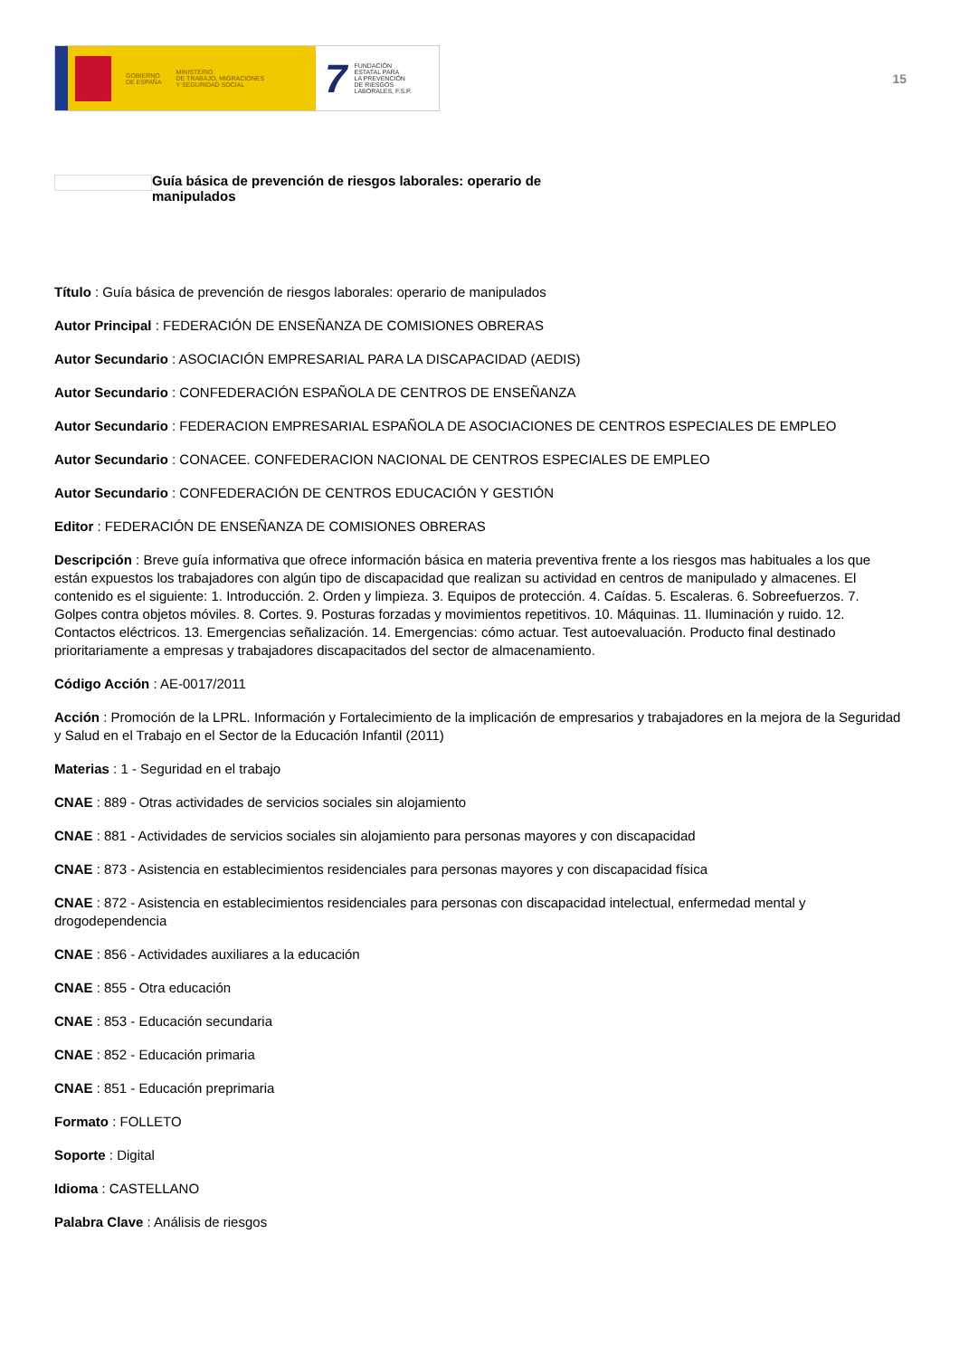GOBIERNO
DE ESPAÑA MINISTERIO
DE TRABAJO, MIGRACIONES
Y SEGURIDAD SOCIAL
7 FUNDACIÓN
ESTATAL PARA
LA PREVENCIÓN
DE RIESGOS
LABORALES, F.S.P.
15
Guía básica de prevención de riesgos laborales: operario de manipulados
Título : Guía básica de prevención de riesgos laborales: operario de manipulados
Autor Principal : FEDERACIÓN DE ENSEÑANZA DE COMISIONES OBRERAS
Autor Secundario : ASOCIACIÓN EMPRESARIAL PARA LA DISCAPACIDAD (AEDIS)
Autor Secundario : CONFEDERACIÓN ESPAÑOLA DE CENTROS DE ENSEÑANZA
Autor Secundario : FEDERACION EMPRESARIAL ESPAÑOLA DE ASOCIACIONES DE CENTROS ESPECIALES DE EMPLEO
Autor Secundario : CONACEE. CONFEDERACION NACIONAL DE CENTROS ESPECIALES DE EMPLEO
Autor Secundario : CONFEDERACIÓN DE CENTROS EDUCACIÓN Y GESTIÓN
Editor : FEDERACIÓN DE ENSEÑANZA DE COMISIONES OBRERAS
Descripción : Breve guía informativa que ofrece información básica en materia preventiva frente a los riesgos mas habituales a los que están expuestos los trabajadores con algún tipo de discapacidad que realizan su actividad en centros de manipulado y almacenes. El contenido es el siguiente: 1. Introducción. 2. Orden y limpieza. 3. Equipos de protección. 4. Caídas. 5. Escaleras. 6. Sobreefuerzos. 7. Golpes contra objetos móviles. 8. Cortes. 9. Posturas forzadas y movimientos repetitivos. 10. Máquinas. 11. Iluminación y ruido. 12. Contactos eléctricos. 13. Emergencias señalización. 14. Emergencias: cómo actuar. Test autoevaluación. Producto final destinado prioritariamente a empresas y trabajadores discapacitados del sector de almacenamiento.
Código Acción : AE-0017/2011
Acción : Promoción de la LPRL. Información y Fortalecimiento de la implicación de empresarios y trabajadores en la mejora de la Seguridad y Salud en el Trabajo en el Sector de la Educación Infantil (2011)
Materias : 1 - Seguridad en el trabajo
CNAE : 889 - Otras actividades de servicios sociales sin alojamiento
CNAE : 881 - Actividades de servicios sociales sin alojamiento para personas mayores y con discapacidad
CNAE : 873 - Asistencia en establecimientos residenciales para personas mayores y con discapacidad física
CNAE : 872 - Asistencia en establecimientos residenciales para personas con discapacidad intelectual, enfermedad mental y drogodependencia
CNAE : 856 - Actividades auxiliares a la educación
CNAE : 855 - Otra educación
CNAE : 853 - Educación secundaria
CNAE : 852 - Educación primaria
CNAE : 851 - Educación preprimaria
Formato : FOLLETO
Soporte : Digital
Idioma : CASTELLANO
Palabra Clave : Análisis de riesgos